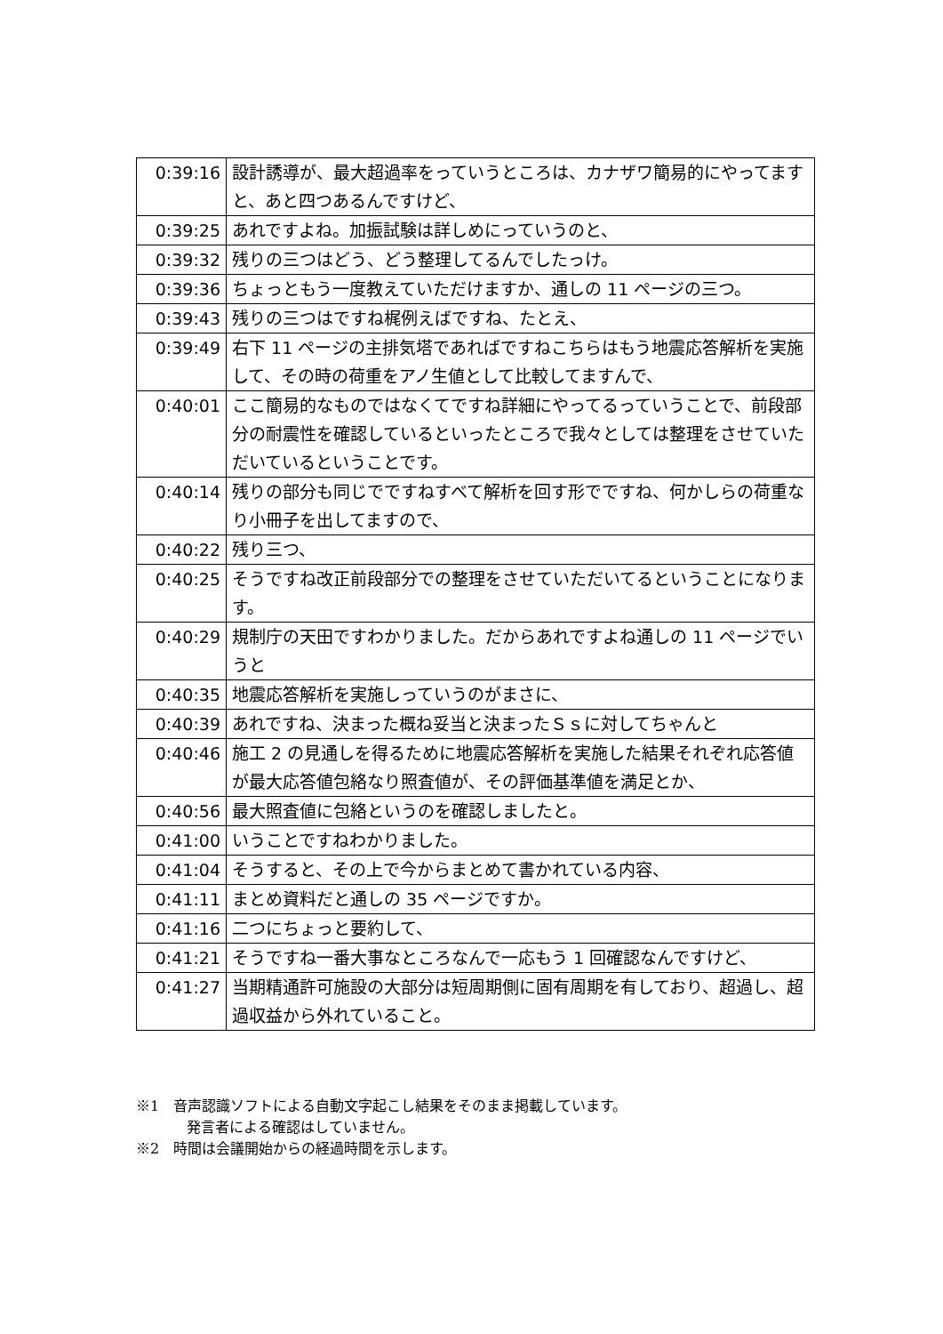| 0:39:16 | 設計誘導が、最大超過率をっていうところは、カナザワ簡易的にやってますと、あと四つあるんですけど、 |
| 0:39:25 | あれですよね。加振試験は詳しめにっていうのと、 |
| 0:39:32 | 残りの三つはどう、どう整理してるんでしたっけ。 |
| 0:39:36 | ちょっともう一度教えていただけますか、通しの 11 ページの三つ。 |
| 0:39:43 | 残りの三つはですね梶例えばですね、たとえ、 |
| 0:39:49 | 右下 11 ページの主排気塔であればですねこちらはもう地震応答解析を実施して、その時の荷重をアノ生値として比較してますんで、 |
| 0:40:01 | ここ簡易的なものではなくてですね詳細にやってるっていうことで、前段部分の耐震性を確認しているといったところで我々としては整理をさせていただいているということです。 |
| 0:40:14 | 残りの部分も同じでですねすべて解析を回す形でですね、何かしらの荷重なり小冊子を出してますので、 |
| 0:40:22 | 残り三つ、 |
| 0:40:25 | そうですね改正前段部分での整理をさせていただいてるということになります。 |
| 0:40:29 | 規制庁の天田ですわかりました。だからあれですよね通しの 11 ページでいうと |
| 0:40:35 | 地震応答解析を実施しっていうのがまさに、 |
| 0:40:39 | あれですね、決まった概ね妥当と決まったＳｓに対してちゃんと |
| 0:40:46 | 施工 2 の見通しを得るために地震応答解析を実施した結果それぞれ応答値が最大応答値包絡なり照査値が、その評価基準値を満足とか、 |
| 0:40:56 | 最大照査値に包絡というのを確認しましたと。 |
| 0:41:00 | いうことですねわかりました。 |
| 0:41:04 | そうすると、その上で今からまとめて書かれている内容、 |
| 0:41:11 | まとめ資料だと通しの 35 ページですか。 |
| 0:41:16 | 二つにちょっと要約して、 |
| 0:41:21 | そうですね一番大事なところなんで一応もう 1 回確認なんですけど、 |
| 0:41:27 | 当期精通許可施設の大部分は短周期側に固有周期を有しており、超過し、超過収益から外れていること。 |
※1　音声認識ソフトによる自動文字起こし結果をそのまま掲載しています。
発言者による確認はしていません。
※2　時間は会議開始からの経過時間を示します。